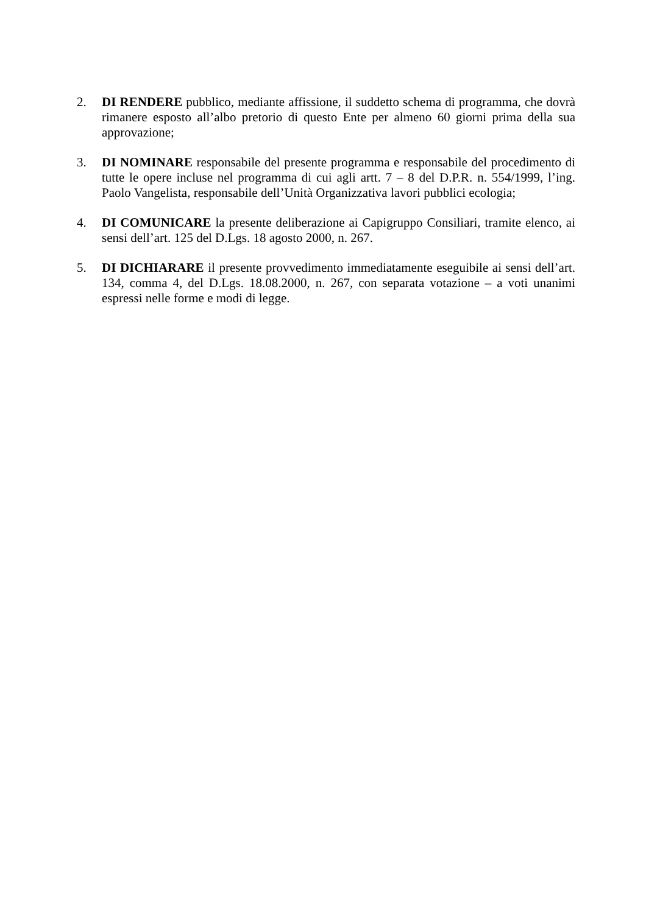2. DI RENDERE pubblico, mediante affissione, il suddetto schema di programma, che dovrà rimanere esposto all’albo pretorio di questo Ente per almeno 60 giorni prima della sua approvazione;
3. DI NOMINARE responsabile del presente programma e responsabile del procedimento di tutte le opere incluse nel programma di cui agli artt. 7 – 8 del D.P.R. n. 554/1999, l’ing. Paolo Vangelista, responsabile dell’Unità Organizzativa lavori pubblici ecologia;
4. DI COMUNICARE la presente deliberazione ai Capigruppo Consiliari, tramite elenco, ai sensi dell’art. 125 del D.Lgs. 18 agosto 2000, n. 267.
5. DI DICHIARARE il presente provvedimento immediatamente eseguibile ai sensi dell’art. 134, comma 4, del D.Lgs. 18.08.2000, n. 267, con separata votazione – a voti unanimi espressi nelle forme e modi di legge.